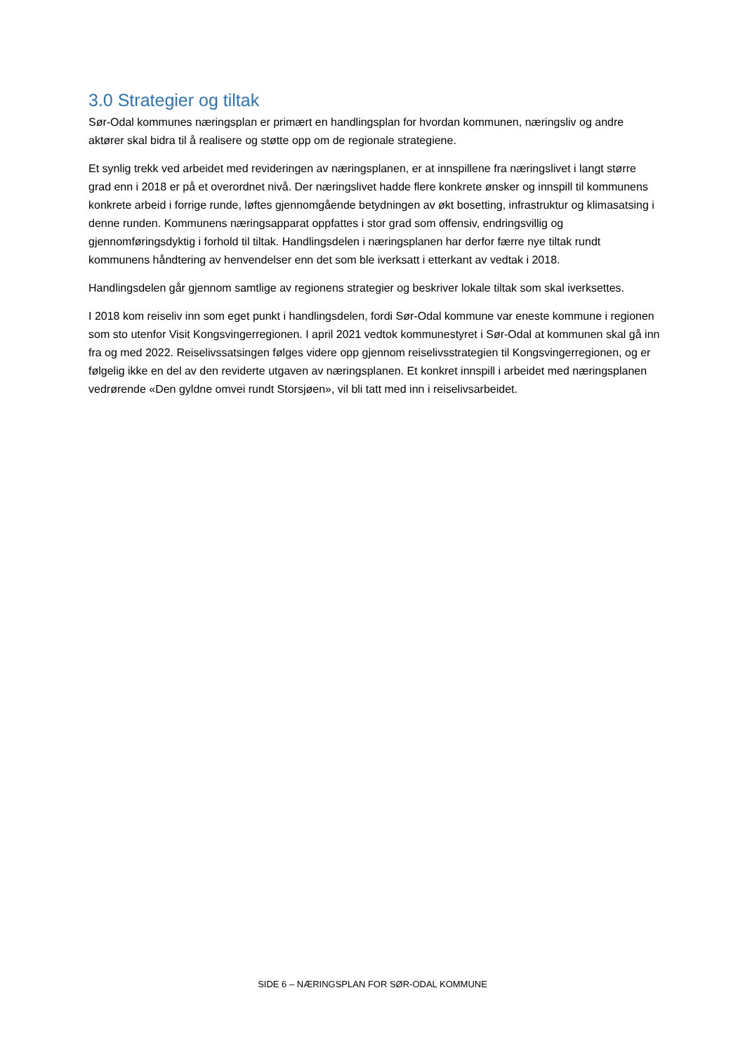3.0 Strategier og tiltak
Sør-Odal kommunes næringsplan er primært en handlingsplan for hvordan kommunen, næringsliv og andre aktører skal bidra til å realisere og støtte opp om de regionale strategiene.
Et synlig trekk ved arbeidet med revideringen av næringsplanen, er at innspillene fra næringslivet i langt større grad enn i 2018 er på et overordnet nivå. Der næringslivet hadde flere konkrete ønsker og innspill til kommunens konkrete arbeid i forrige runde, løftes gjennomgående betydningen av økt bosetting, infrastruktur og klimasatsing i denne runden. Kommunens næringsapparat oppfattes i stor grad som offensiv, endringsvillig og gjennomføringsdyktig i forhold til tiltak. Handlingsdelen i næringsplanen har derfor færre nye tiltak rundt kommunens håndtering av henvendelser enn det som ble iverksatt i etterkant av vedtak i 2018.
Handlingsdelen går gjennom samtlige av regionens strategier og beskriver lokale tiltak som skal iverksettes.
I 2018 kom reiseliv inn som eget punkt i handlingsdelen, fordi Sør-Odal kommune var eneste kommune i regionen som sto utenfor Visit Kongsvingerregionen. I april 2021 vedtok kommunestyret i Sør-Odal at kommunen skal gå inn fra og med 2022. Reiselivssatsingen følges videre opp gjennom reiselivsstrategien til Kongsvingerregionen, og er følgelig ikke en del av den reviderte utgaven av næringsplanen. Et konkret innspill i arbeidet med næringsplanen vedrørende «Den gyldne omvei rundt Storsjøen», vil bli tatt med inn i reiselivsarbeidet.
SIDE 6 – NÆRINGSPLAN FOR SØR-ODAL KOMMUNE